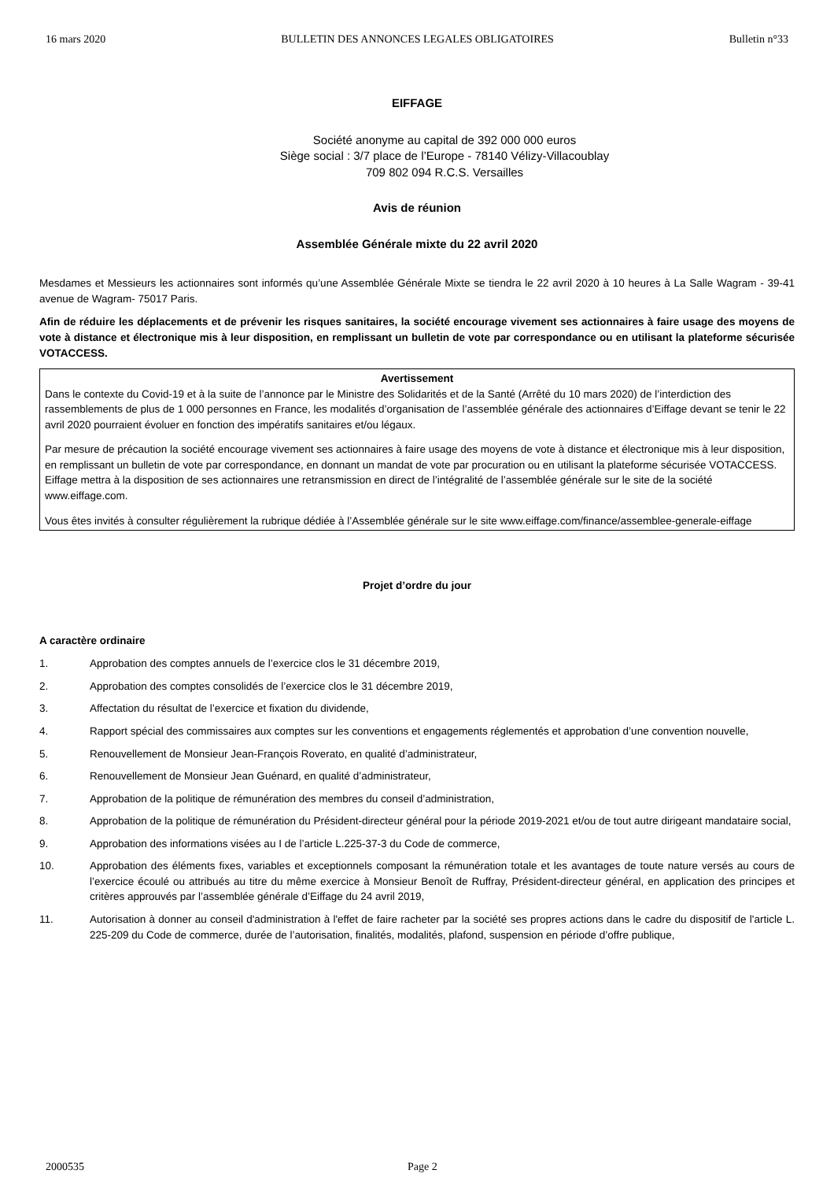16 mars 2020 BULLETIN DES ANNONCES LEGALES OBLIGATOIRES Bulletin n°33
EIFFAGE
Société anonyme au capital de 392 000 000 euros
Siège social : 3/7 place de l’Europe - 78140 Vélizy-Villacoublay
709 802 094 R.C.S. Versailles
Avis de réunion
Assemblée Générale mixte du 22 avril 2020
Mesdames et Messieurs les actionnaires sont informés qu’une Assemblée Générale Mixte se tiendra le 22 avril 2020 à 10 heures à La Salle Wagram - 39-41 avenue de Wagram- 75017 Paris.
Afin de réduire les déplacements et de prévenir les risques sanitaires, la société encourage vivement ses actionnaires à faire usage des moyens de vote à distance et électronique mis à leur disposition, en remplissant un bulletin de vote par correspondance ou en utilisant la plateforme sécurisée VOTACCESS.
Avertissement
Dans le contexte du Covid-19 et à la suite de l’annonce par le Ministre des Solidarités et de la Santé (Arrêté du 10 mars 2020) de l’interdiction des rassemblements de plus de 1 000 personnes en France, les modalités d’organisation de l’assemblée générale des actionnaires d’Eiffage devant se tenir le 22 avril 2020 pourraient évoluer en fonction des impératifs sanitaires et/ou légaux.
Par mesure de précaution la société encourage vivement ses actionnaires à faire usage des moyens de vote à distance et électronique mis à leur disposition, en remplissant un bulletin de vote par correspondance, en donnant un mandat de vote par procuration ou en utilisant la plateforme sécurisée VOTACCESS. Eiffage mettra à la disposition de ses actionnaires une retransmission en direct de l’intégralité de l’assemblée générale sur le site de la société www.eiffage.com.
Vous êtes invités à consulter régulièrement la rubrique dédiée à l’Assemblée générale sur le site www.eiffage.com/finance/assemblee-generale-eiffage
Projet d’ordre du jour
A caractère ordinaire
1. Approbation des comptes annuels de l’exercice clos le 31 décembre 2019,
2. Approbation des comptes consolidés de l’exercice clos le 31 décembre 2019,
3. Affectation du résultat de l’exercice et fixation du dividende,
4. Rapport spécial des commissaires aux comptes sur les conventions et engagements réglementés et approbation d’une convention nouvelle,
5. Renouvellement de Monsieur Jean-François Roverato, en qualité d’administrateur,
6. Renouvellement de Monsieur Jean Guénard, en qualité d’administrateur,
7. Approbation de la politique de rémunération des membres du conseil d’administration,
8. Approbation de la politique de rémunération du Président-directeur général pour la période 2019-2021 et/ou de tout autre dirigeant mandataire social,
9. Approbation des informations visées au I de l’article L.225-37-3 du Code de commerce,
10. Approbation des éléments fixes, variables et exceptionnels composant la rémunération totale et les avantages de toute nature versés au cours de l’exercice écoulé ou attribués au titre du même exercice à Monsieur Benoît de Ruffray, Président-directeur général, en application des principes et critères approuvés par l’assemblée générale d’Eiffage du 24 avril 2019,
11. Autorisation à donner au conseil d'administration à l'effet de faire racheter par la société ses propres actions dans le cadre du dispositif de l'article L. 225-209 du Code de commerce, durée de l’autorisation, finalités, modalités, plafond, suspension en période d’offre publique,
2000535 Page 2